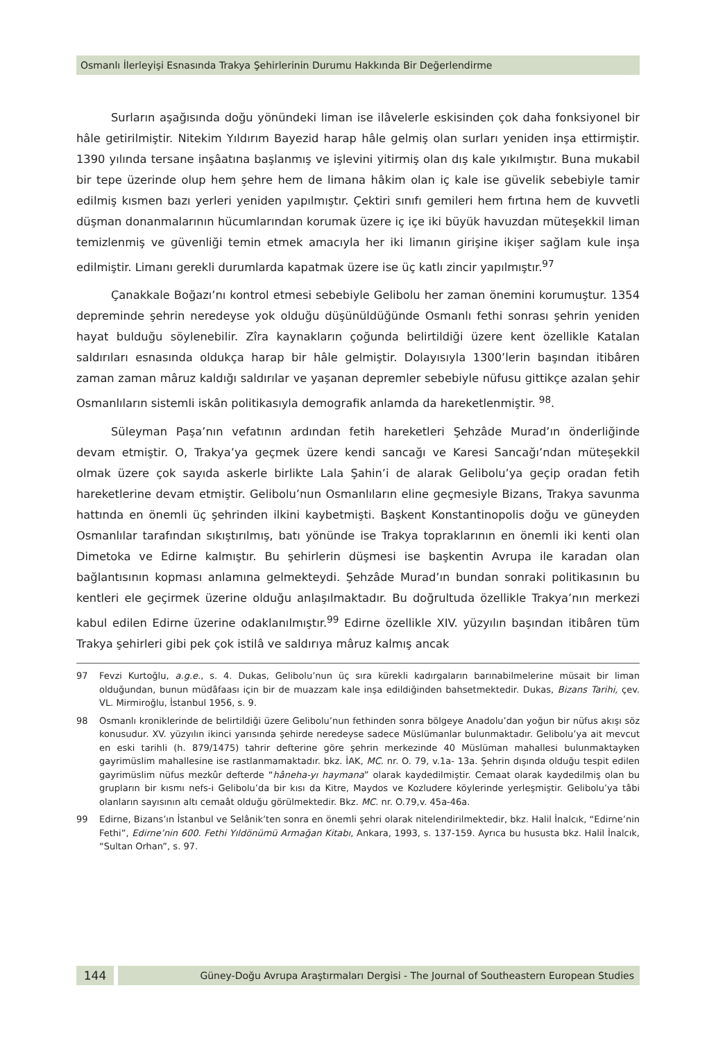Osmanlı İlerleyişi Esnasında Trakya Şehirlerinin Durumu Hakkında Bir Değerlendirme
Surların aşağısında doğu yönündeki liman ise ilâvelerle eskisinden çok daha fonksiyonel bir hâle getirilmiştir. Nitekim Yıldırım Bayezid harap hâle gelmiş olan surları yeniden inşa ettirmiştir. 1390 yılında tersane inşâatına başlanmış ve işlevini yitirmiş olan dış kale yıkılmıştır. Buna mukabil bir tepe üzerinde olup hem şehre hem de limana hâkim olan iç kale ise güvelik sebebiyle tamir edilmiş kısmen bazı yerleri yeniden yapılmıştır. Çektiri sınıfı gemileri hem fırtına hem de kuvvetli düşman donanmalarının hücumlarından korumak üzere iç içe iki büyük havuzdan müteşekkil liman temizlenmiş ve güvenliği temin etmek amacıyla her iki limanın girişine ikişer sağlam kule inşa edilmiştir. Limanı gerekli durumlarda kapatmak üzere ise üç katlı zincir yapılmıştır.<sup>97</sup>
Çanakkale Boğazı’nı kontrol etmesi sebebiyle Gelibolu her zaman önemini korumuştur. 1354 depreminde şehrin neredeyse yok olduğu düşünüldüğünde Osmanlı fethi sonrası şehrin yeniden hayat bulduğu söylenebilir. Zîra kaynakların çoğunda belirtildiği üzere kent özellikle Katalan saldırıları esnasında oldukça harap bir hâle gelmiştir. Dolayısıyla 1300’lerin başından itibâren zaman zaman mâruz kaldığı saldırılar ve yaşanan depremler sebebiyle nüfusu gittikçe azalan şehir Osmanlıların sistemli iskân politikasıyla demografik anlamda da hareketlenmiştir. <sup>98</sup>.
Süleyman Paşa’nın vefatının ardından fetih hareketleri Şehzâde Murad’ın önderliğinde devam etmiştir. O, Trakya’ya geçmek üzere kendi sancağı ve Karesi Sancağı’ndan müteşekkil olmak üzere çok sayıda askerle birlikte Lala Şahin’i de alarak Gelibolu’ya geçip oradan fetih hareketlerine devam etmiştir. Gelibolu’nun Osmanlıların eline geçmesiyle Bizans, Trakya savunma hattında en önemli üç şehrinden ilkini kaybetmişti. Başkent Konstantinopolis doğu ve güneyden Osmanlılar tarafından sıkıştırılmış, batı yönünde ise Trakya topraklarının en önemli iki kenti olan Dimetoka ve Edirne kalmıştır. Bu şehirlerin düşmesi ise başkentin Avrupa ile karadan olan bağlantısının kopması anlamına gelmekteydi. Şehzâde Murad’ın bundan sonraki politikasının bu kentleri ele geçirmek üzerine olduğu anlaşılmaktadır. Bu doğrultuda özellikle Trakya’nın merkezi kabul edilen Edirne üzerine odaklanılmıştır.<sup>99</sup> Edirne özellikle XIV. yüzyılın başından itibâren tüm Trakya şehirleri gibi pek çok istilâ ve saldırıya mâruz kalmış ancak
97 Fevzi Kurtoğlu, a.g.e., s. 4. Dukas, Gelibolu’nun üç sıra kürekli kadırgaların barınabilmelerine müsait bir liman olduğundan, bunun müdâfaası için bir de muazzam kale inşa edildiğinden bahsetmektedir. Dukas, Bizans Tarihi, çev. VL. Mirmiroğlu, İstanbul 1956, s. 9.
98 Osmanlı kroniklerinde de belirtildiği üzere Gelibolu’nun fethinden sonra bölgeye Anadolu’dan yoğun bir nüfus akışı söz konusudur. XV. yüzyılın ikinci yarısında şehirde neredeyse sadece Müslümanlar bulunmaktadır. Gelibolu’ya ait mevcut en eski tarihli (h. 879/1475) tahrir defterine göre şehrin merkezinde 40 Müslüman mahallesi bulunmaktayken gayrimüslim mahallesine ise rastlanmamaktadır. bkz. İAK, MC. nr. O. 79, v.1a- 13a. Şehrin dışında olduğu tespit edilen gayrimüslim nüfus mezkûr defterde “hâneha-yı haymana” olarak kaydedilmiştir. Cemaat olarak kaydedilmiş olan bu grupların bir kısmı nefs-i Gelibolu’da bir kısı da Kitre, Maydos ve Kozludere köylerinde yerleşmiştir. Gelibolu’ya tâbi olanların sayısının altı cemaât olduğu görülmektedir. Bkz. MC. nr. O.79,v. 45a-46a.
99 Edirne, Bizans’ın İstanbul ve Selânik’ten sonra en önemli şehri olarak nitelendirilmektedir, bkz. Halil İnalcık, “Edirne’nin Fethi”, Edirne’nin 600. Fethi Yıldönümü Armağan Kitabı, Ankara, 1993, s. 137-159. Ayrıca bu hususta bkz. Halil İnalcık, “Sultan Orhan”, s. 97.
144
Güney-Doğu Avrupa Araştırmaları Dergisi - The Journal of Southeastern European Studies